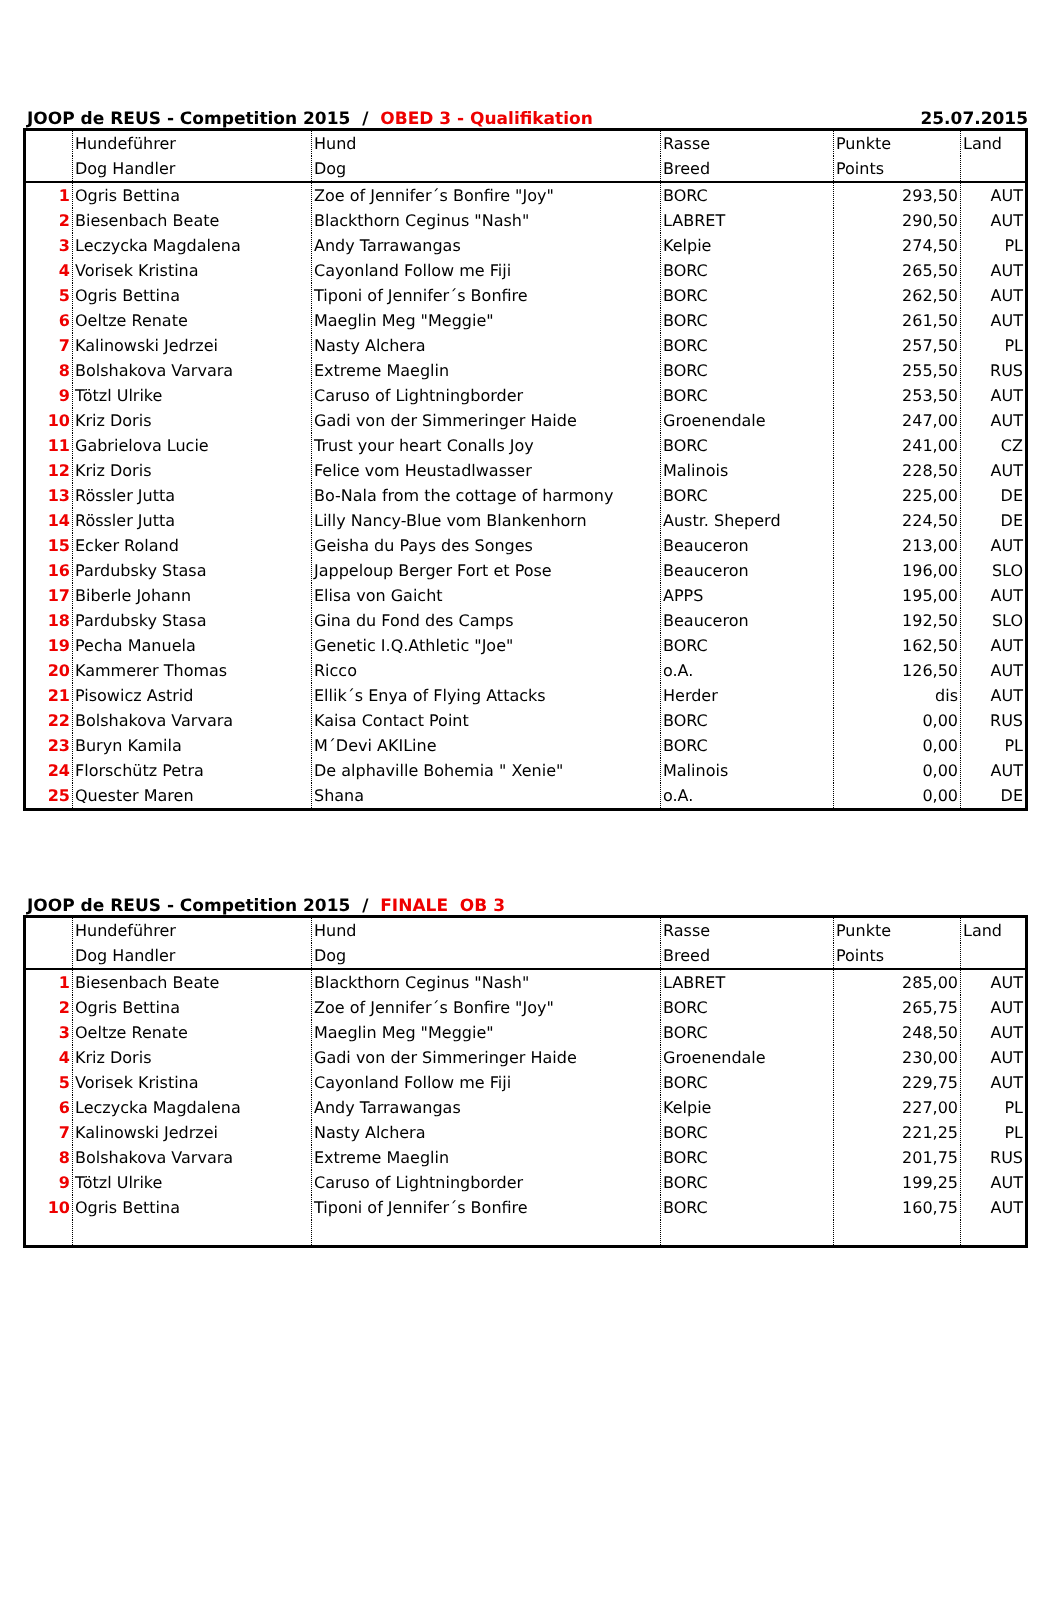JOOP de REUS - Competition 2015 / OBED 3 - Qualifikation 25.07.2015
| | Hundeführer | Hund | Rasse | Punkte | Land |
| | Dog Handler | Dog | Breed | Points | |
| 1 | Ogris Bettina | Zoe of Jennifer´s Bonfire "Joy" | BORC | 293,50 | AUT |
| 2 | Biesenbach Beate | Blackthorn Ceginus "Nash" | LABRET | 290,50 | AUT |
| 3 | Leczycka Magdalena | Andy Tarrawangas | Kelpie | 274,50 | PL |
| 4 | Vorisek Kristina | Cayonland Follow me Fiji | BORC | 265,50 | AUT |
| 5 | Ogris Bettina | Tiponi of Jennifer´s Bonfire | BORC | 262,50 | AUT |
| 6 | Oeltze Renate | Maeglin Meg "Meggie" | BORC | 261,50 | AUT |
| 7 | Kalinowski Jedrzei | Nasty Alchera | BORC | 257,50 | PL |
| 8 | Bolshakova Varvara | Extreme Maeglin | BORC | 255,50 | RUS |
| 9 | Tötzl Ulrike | Caruso of Lightningborder | BORC | 253,50 | AUT |
| 10 | Kriz Doris | Gadi von der Simmeringer Haide | Groenendale | 247,00 | AUT |
| 11 | Gabrielova Lucie | Trust your heart Conalls Joy | BORC | 241,00 | CZ |
| 12 | Kriz Doris | Felice vom Heustadlwasser | Malinois | 228,50 | AUT |
| 13 | Rössler Jutta | Bo-Nala from the cottage of harmony | BORC | 225,00 | DE |
| 14 | Rössler Jutta | Lilly Nancy-Blue vom Blankenhorn | Austr. Sheperd | 224,50 | DE |
| 15 | Ecker Roland | Geisha du Pays des Songes | Beauceron | 213,00 | AUT |
| 16 | Pardubsky Stasa | Jappeloup Berger Fort et Pose | Beauceron | 196,00 | SLO |
| 17 | Biberle Johann | Elisa von Gaicht | APPS | 195,00 | AUT |
| 18 | Pardubsky Stasa | Gina du Fond des Camps | Beauceron | 192,50 | SLO |
| 19 | Pecha Manuela | Genetic I.Q.Athletic "Joe" | BORC | 162,50 | AUT |
| 20 | Kammerer Thomas | Ricco | o.A. | 126,50 | AUT |
| 21 | Pisowicz Astrid | Ellik´s Enya of Flying Attacks | Herder | dis | AUT |
| 22 | Bolshakova Varvara | Kaisa Contact Point | BORC | 0,00 | RUS |
| 23 | Buryn Kamila | M´Devi AKILine | BORC | 0,00 | PL |
| 24 | Florschütz Petra | De alphaville Bohemia " Xenie" | Malinois | 0,00 | AUT |
| 25 | Quester Maren | Shana | o.A. | 0,00 | DE |
JOOP de REUS - Competition 2015 / FINALE OB 3
| | Hundeführer | Hund | Rasse | Punkte | Land |
| | Dog Handler | Dog | Breed | Points | |
| 1 | Biesenbach Beate | Blackthorn Ceginus "Nash" | LABRET | 285,00 | AUT |
| 2 | Ogris Bettina | Zoe of Jennifer´s Bonfire "Joy" | BORC | 265,75 | AUT |
| 3 | Oeltze Renate | Maeglin Meg "Meggie" | BORC | 248,50 | AUT |
| 4 | Kriz Doris | Gadi von der Simmeringer Haide | Groenendale | 230,00 | AUT |
| 5 | Vorisek Kristina | Cayonland Follow me Fiji | BORC | 229,75 | AUT |
| 6 | Leczycka Magdalena | Andy Tarrawangas | Kelpie | 227,00 | PL |
| 7 | Kalinowski Jedrzei | Nasty Alchera | BORC | 221,25 | PL |
| 8 | Bolshakova Varvara | Extreme Maeglin | BORC | 201,75 | RUS |
| 9 | Tötzl Ulrike | Caruso of Lightningborder | BORC | 199,25 | AUT |
| 10 | Ogris Bettina | Tiponi of Jennifer´s Bonfire | BORC | 160,75 | AUT |